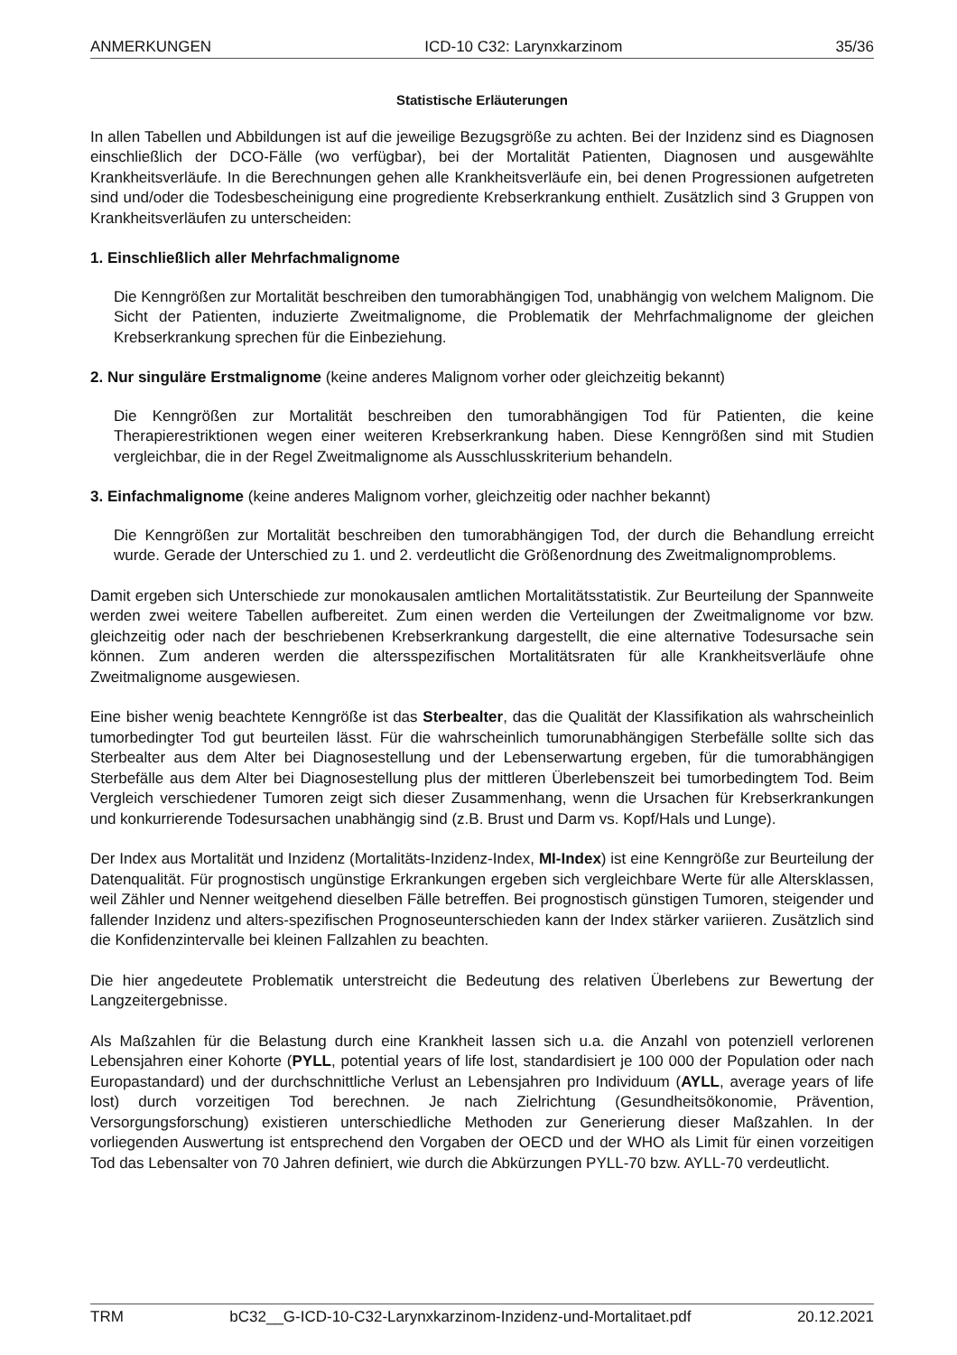ANMERKUNGEN ICD-10 C32: Larynxkarzinom 35/36
Statistische Erläuterungen
In allen Tabellen und Abbildungen ist auf die jeweilige Bezugsgröße zu achten. Bei der Inzidenz sind es Diagnosen einschließlich der DCO-Fälle (wo verfügbar), bei der Mortalität Patienten, Diagnosen und ausgewählte Krankheitsverläufe. In die Berechnungen gehen alle Krankheitsverläufe ein, bei denen Progressionen aufgetreten sind und/oder die Todesbescheinigung eine progrediente Krebserkrankung enthielt. Zusätzlich sind 3 Gruppen von Krankheitsverläufen zu unterscheiden:
1. Einschließlich aller Mehrfachmalignome
Die Kenngrößen zur Mortalität beschreiben den tumorabhängigen Tod, unabhängig von welchem Malignom. Die Sicht der Patienten, induzierte Zweitmalignome, die Problematik der Mehrfachmalignome der gleichen Krebserkrankung sprechen für die Einbeziehung.
2. Nur singuläre Erstmalignome (keine anderes Malignom vorher oder gleichzeitig bekannt)
Die Kenngrößen zur Mortalität beschreiben den tumorabhängigen Tod für Patienten, die keine Therapierestriktionen wegen einer weiteren Krebserkrankung haben. Diese Kenngrößen sind mit Studien vergleichbar, die in der Regel Zweitmalignome als Ausschlusskriterium behandeln.
3. Einfachmalignome (keine anderes Malignom vorher, gleichzeitig oder nachher bekannt)
Die Kenngrößen zur Mortalität beschreiben den tumorabhängigen Tod, der durch die Behandlung erreicht wurde. Gerade der Unterschied zu 1. und 2. verdeutlicht die Größenordnung des Zweitmalignomproblems.
Damit ergeben sich Unterschiede zur monokausalen amtlichen Mortalitätsstatistik. Zur Beurteilung der Spannweite werden zwei weitere Tabellen aufbereitet. Zum einen werden die Verteilungen der Zweitmalignome vor bzw. gleichzeitig oder nach der beschriebenen Krebserkrankung dargestellt, die eine alternative Todesursache sein können. Zum anderen werden die altersspezifischen Mortalitätsraten für alle Krankheitsverläufe ohne Zweitmalignome ausgewiesen.
Eine bisher wenig beachtete Kenngröße ist das Sterbealter, das die Qualität der Klassifikation als wahrscheinlich tumorbedingter Tod gut beurteilen lässt. Für die wahrscheinlich tumorunabhängigen Sterbefälle sollte sich das Sterbealter aus dem Alter bei Diagnosestellung und der Lebenserwartung ergeben, für die tumorabhängigen Sterbefälle aus dem Alter bei Diagnosestellung plus der mittleren Überlebenszeit bei tumorbedingtem Tod. Beim Vergleich verschiedener Tumoren zeigt sich dieser Zusammenhang, wenn die Ursachen für Krebserkrankungen und konkurrierende Todesursachen unabhängig sind (z.B. Brust und Darm vs. Kopf/Hals und Lunge).
Der Index aus Mortalität und Inzidenz (Mortalitäts-Inzidenz-Index, MI-Index) ist eine Kenngröße zur Beurteilung der Datenqualität. Für prognostisch ungünstige Erkrankungen ergeben sich vergleichbare Werte für alle Altersklassen, weil Zähler und Nenner weitgehend dieselben Fälle betreffen. Bei prognostisch günstigen Tumoren, steigender und fallender Inzidenz und alters-spezifischen Prognoseunterschieden kann der Index stärker variieren. Zusätzlich sind die Konfidenzintervalle bei kleinen Fallzahlen zu beachten.
Die hier angedeutete Problematik unterstreicht die Bedeutung des relativen Überlebens zur Bewertung der Langzeitergebnisse.
Als Maßzahlen für die Belastung durch eine Krankheit lassen sich u.a. die Anzahl von potenziell verlorenen Lebensjahren einer Kohorte (PYLL, potential years of life lost, standardisiert je 100 000 der Population oder nach Europastandard) und der durchschnittliche Verlust an Lebensjahren pro Individuum (AYLL, average years of life lost) durch vorzeitigen Tod berechnen. Je nach Zielrichtung (Gesundheitsökonomie, Prävention, Versorgungsforschung) existieren unterschiedliche Methoden zur Generierung dieser Maßzahlen. In der vorliegenden Auswertung ist entsprechend den Vorgaben der OECD und der WHO als Limit für einen vorzeitigen Tod das Lebensalter von 70 Jahren definiert, wie durch die Abkürzungen PYLL-70 bzw. AYLL-70 verdeutlicht.
TRM bC32__G-ICD-10-C32-Larynxkarzinom-Inzidenz-und-Mortalitaet.pdf 20.12.2021